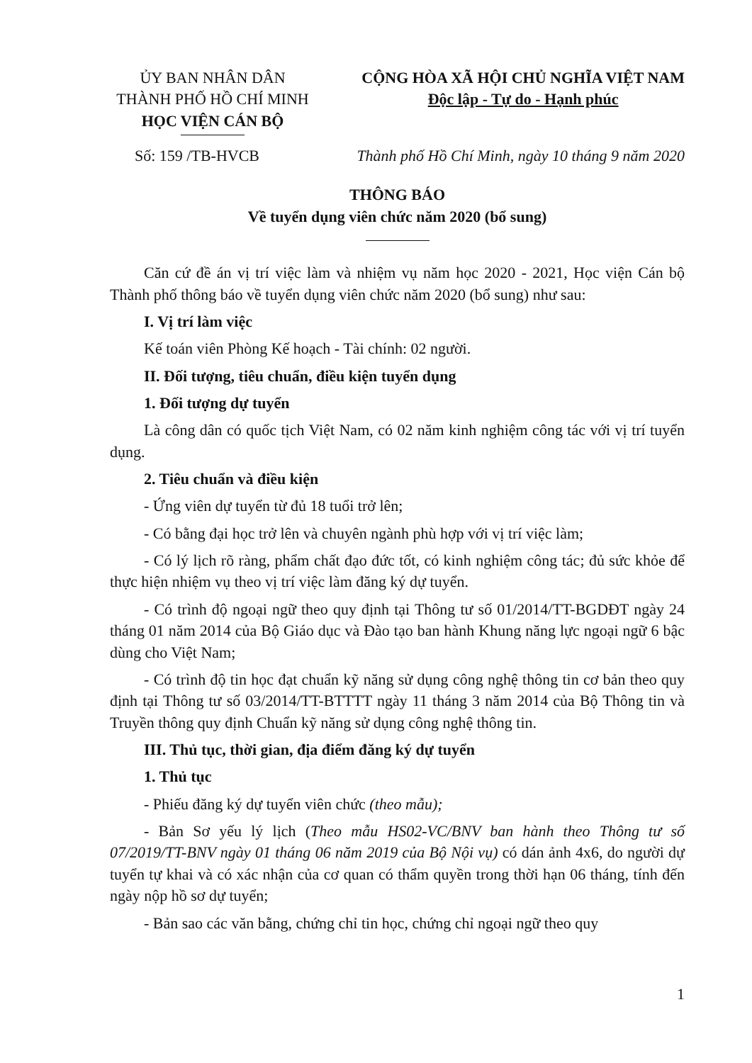ỦY BAN NHÂN DÂN
THÀNH PHỐ HỒ CHÍ MINH
HỌC VIỆN CÁN BỘ
CỘNG HÒA XÃ HỘI CHỦ NGHĨA VIỆT NAM
Độc lập - Tự do - Hạnh phúc
Số: 159 /TB-HVCB Thành phố Hồ Chí Minh, ngày 10 tháng 9 năm 2020
THÔNG BÁO
Về tuyển dụng viên chức năm 2020 (bổ sung)
Căn cứ đề án vị trí việc làm và nhiệm vụ năm học 2020 - 2021, Học viện Cán bộ Thành phố thông báo về tuyển dụng viên chức năm 2020 (bổ sung) như sau:
I. Vị trí làm việc
Kế toán viên Phòng Kế hoạch - Tài chính: 02 người.
II. Đối tượng, tiêu chuẩn, điều kiện tuyển dụng
1. Đối tượng dự tuyển
Là công dân có quốc tịch Việt Nam, có 02 năm kinh nghiệm công tác với vị trí tuyển dụng.
2. Tiêu chuẩn và điều kiện
- Ứng viên dự tuyển từ đủ 18 tuổi trở lên;
- Có bằng đại học trở lên và chuyên ngành phù hợp với vị trí việc làm;
- Có lý lịch rõ ràng, phẩm chất đạo đức tốt, có kinh nghiệm công tác; đủ sức khỏe để thực hiện nhiệm vụ theo vị trí việc làm đăng ký dự tuyển.
- Có trình độ ngoại ngữ theo quy định tại Thông tư số 01/2014/TT-BGDĐT ngày 24 tháng 01 năm 2014 của Bộ Giáo dục và Đào tạo ban hành Khung năng lực ngoại ngữ 6 bậc dùng cho Việt Nam;
- Có trình độ tin học đạt chuẩn kỹ năng sử dụng công nghệ thông tin cơ bản theo quy định tại Thông tư số 03/2014/TT-BTTTT ngày 11 tháng 3 năm 2014 của Bộ Thông tin và Truyền thông quy định Chuẩn kỹ năng sử dụng công nghệ thông tin.
III. Thủ tục, thời gian, địa điểm đăng ký dự tuyển
1. Thủ tục
- Phiếu đăng ký dự tuyển viên chức (theo mẫu);
- Bản Sơ yếu lý lịch (Theo mẫu HS02-VC/BNV ban hành theo Thông tư số 07/2019/TT-BNV ngày 01 tháng 06 năm 2019 của Bộ Nội vụ) có dán ảnh 4x6, do người dự tuyển tự khai và có xác nhận của cơ quan có thẩm quyền trong thời hạn 06 tháng, tính đến ngày nộp hồ sơ dự tuyển;
- Bản sao các văn bằng, chứng chỉ tin học, chứng chỉ ngoại ngữ theo quy
1